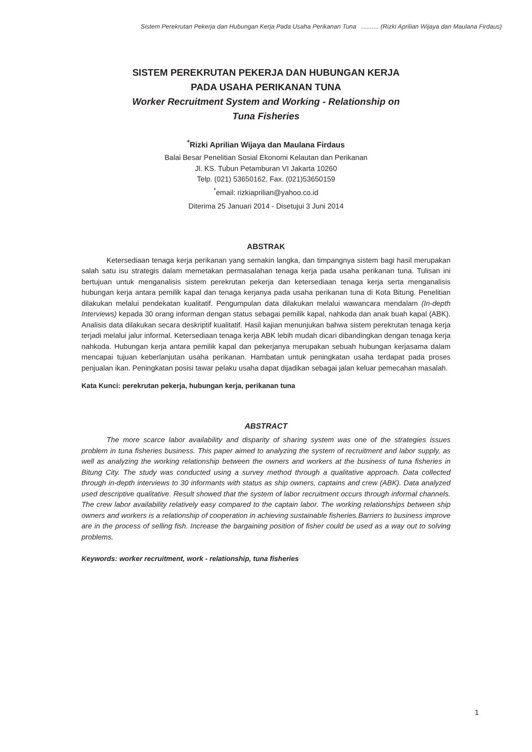Sistem Perekrutan Pekerja dan Hubungan Kerja Pada Usaha Perikanan Tuna .......... (Rizki Aprilian Wijaya dan Maulana Firdaus)
SISTEM PEREKRUTAN PEKERJA DAN HUBUNGAN KERJA
PADA USAHA PERIKANAN TUNA
Worker Recruitment System and Working - Relationship on
Tuna Fisheries
<sup>*</sup> Rizki Aprilian Wijaya dan Maulana Firdaus
Balai Besar Penelitian Sosial Ekonomi Kelautan dan Perikanan
Jl. KS. Tubun Petamburan VI Jakarta 10260
Telp. (021) 53650162, Fax. (021)53650159
<sup>*</sup> email: rizkiaprilian@yahoo.co.id
Diterima 25 Januari 2014 - Disetujui 3 Juni 2014
ABSTRAK
Ketersediaan tenaga kerja perikanan yang semakin langka, dan timpangnya sistem bagi hasil merupakan salah satu isu strategis dalam memetakan permasalahan tenaga kerja pada usaha perikanan tuna. Tulisan ini bertujuan untuk menganalisis sistem perekrutan pekerja dan ketersediaan tenaga kerja serta menganalisis hubungan kerja antara pemilik kapal dan tenaga kerjanya pada usaha perikanan tuna di Kota Bitung. Penelitian dilakukan melalui pendekatan kualitatif. Pengumpulan data dilakukan melalui wawancara mendalam (In-depth Interviews) kepada 30 orang informan dengan status sebagai pemilik kapal, nahkoda dan anak buah kapal (ABK). Analisis data dilakukan secara deskriptif kualitatif. Hasil kajian menunjukan bahwa sistem perekrutan tenaga kerja terjadi melalui jalur informal. Ketersediaan tenaga kerja ABK lebih mudah dicari dibandingkan dengan tenaga kerja nahkoda. Hubungan kerja antara pemilik kapal dan pekerjanya merupakan sebuah hubungan kerjasama dalam mencapai tujuan keberlanjutan usaha perikanan. Hambatan untuk peningkatan usaha terdapat pada proses penjualan ikan. Peningkatan posisi tawar pelaku usaha dapat dijadikan sebagai jalan keluar pemecahan masalah.
Kata Kunci: perekrutan pekerja, hubungan kerja, perikanan tuna
ABSTRACT
The more scarce labor availability and disparity of sharing system was one of the strategies issues problem in tuna fisheries business. This paper aimed to analyzing the system of recruitment and labor supply, as well as analyzing the working relationship between the owners and workers at the business of tuna fisheries in Bitung City. The study was conducted using a survey method through a qualitative approach. Data collected through in-depth interviews to 30 informants with status as ship owners, captains and crew (ABK). Data analyzed used descriptive qualitative. Result showed that the system of labor recruitment occurs through informal channels. The crew labor availability relatively easy compared to the captain labor. The working relationships between ship owners and workers is a relationship of cooperation in achieving sustainable fisheries.Barriers to business improve are in the process of selling fish. Increase the bargaining position of fisher could be used as a way out to solving problems.
Keywords: worker recruitment, work - relationship, tuna fisheries
1